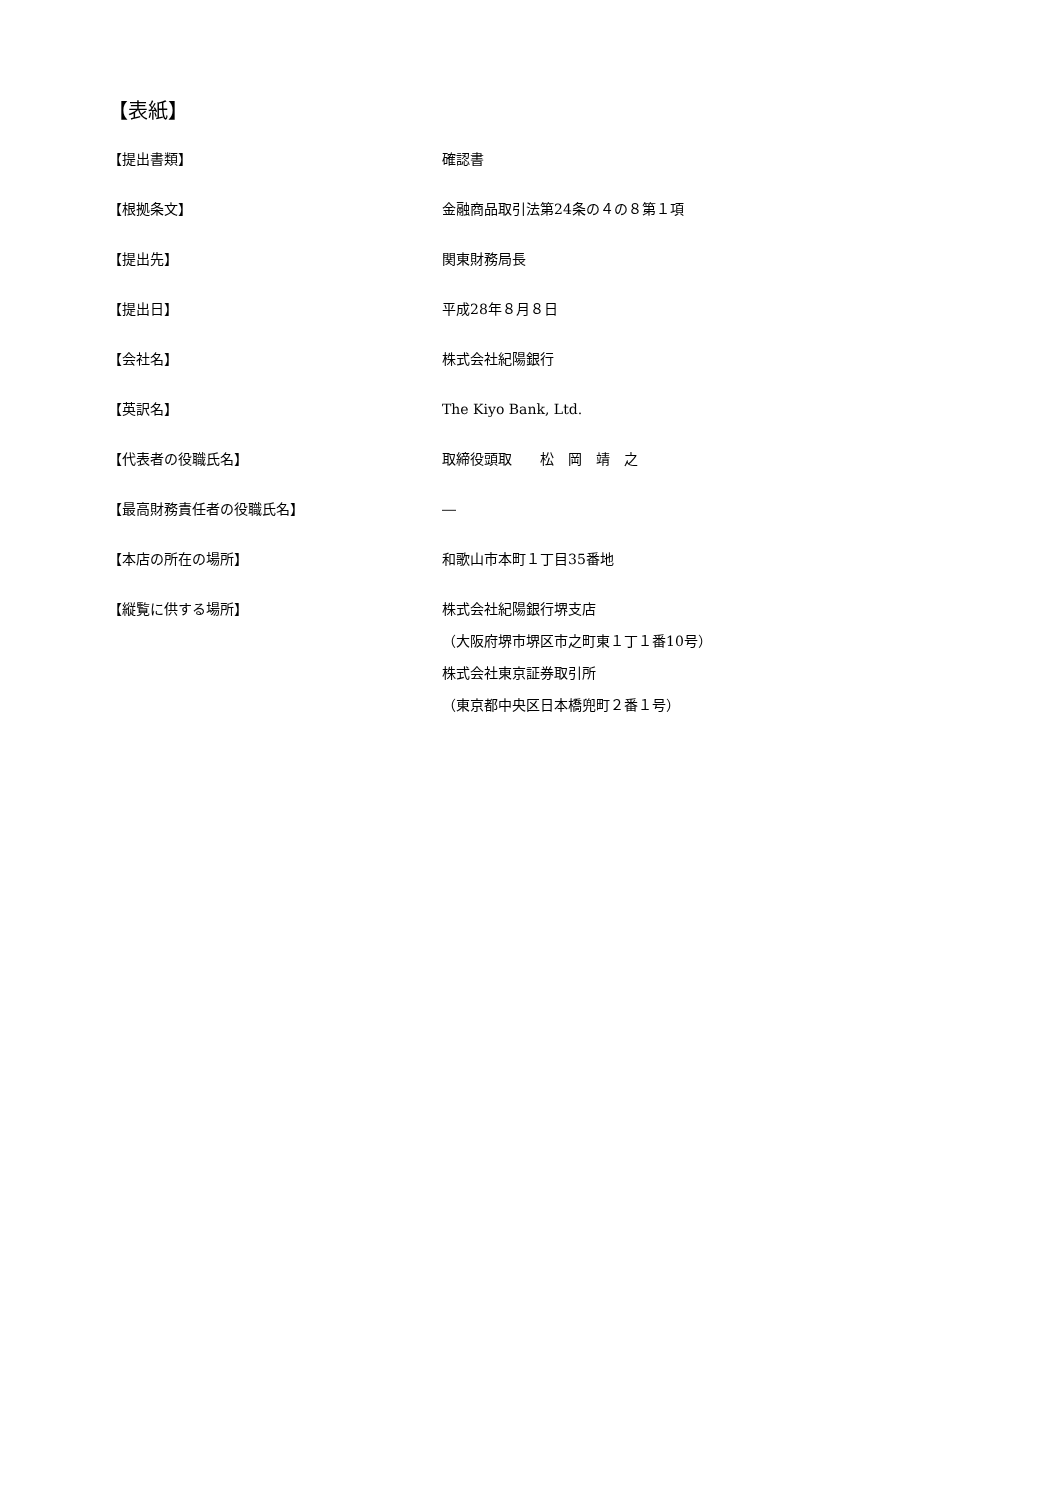【表紙】
【提出書類】 確認書
【根拠条文】 金融商品取引法第24条の４の８第１項
【提出先】 関東財務局長
【提出日】 平成28年８月８日
【会社名】 株式会社紀陽銀行
【英訳名】 The Kiyo Bank, Ltd.
【代表者の役職氏名】 取締役頭取　　松　岡　靖　之
【最高財務責任者の役職氏名】 ―
【本店の所在の場所】 和歌山市本町１丁目35番地
【縦覧に供する場所】 株式会社紀陽銀行堺支店
（大阪府堺市堺区市之町東１丁１番10号）
株式会社東京証券取引所
（東京都中央区日本橋兜町２番１号）